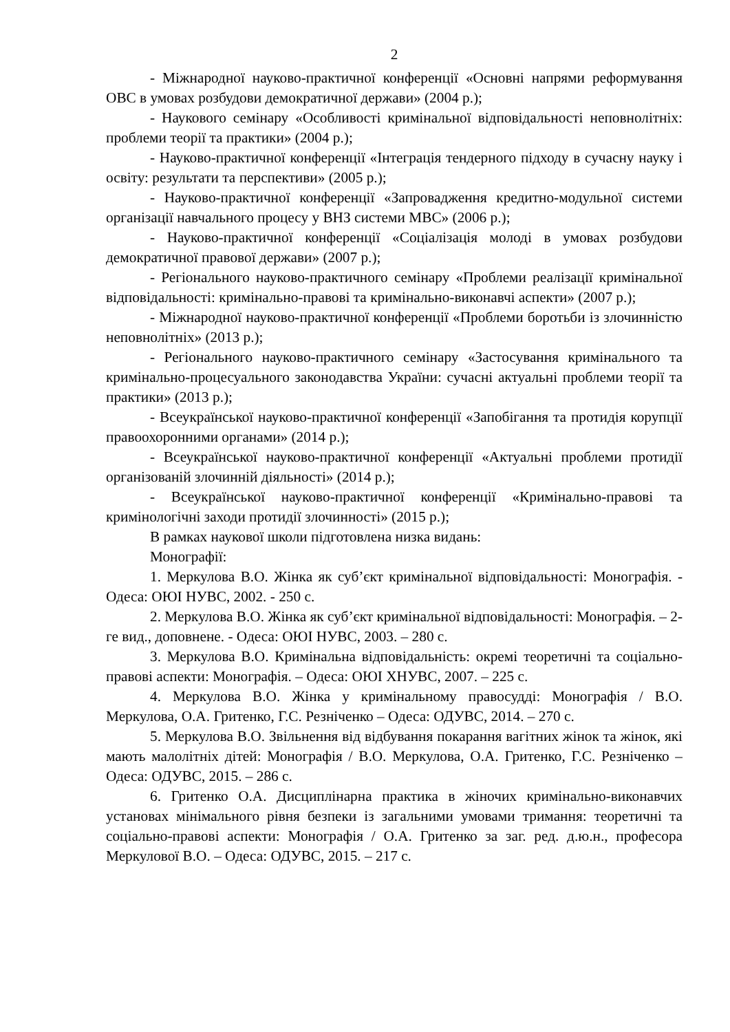2
- Міжнародної науково-практичної конференції «Основні напрями реформування ОВС в умовах розбудови демократичної держави» (2004 р.);
- Наукового семінару «Особливості кримінальної відповідальності неповнолітніх: проблеми теорії та практики» (2004 р.);
- Науково-практичної конференції «Інтеграція тендерного підходу в сучасну науку і освіту: результати та перспективи» (2005 р.);
- Науково-практичної конференції «Запровадження кредитно-модульної системи організації навчального процесу у ВНЗ системи МВС» (2006 р.);
- Науково-практичної конференції «Соціалізація молоді в умовах розбудови демократичної правової держави» (2007 р.);
- Регіонального науково-практичного семінару «Проблеми реалізації кримінальної відповідальності: кримінально-правові та кримінально-виконавчі аспекти» (2007 р.);
- Міжнародної науково-практичної конференції «Проблеми боротьби із злочинністю неповнолітніх» (2013 р.);
- Регіонального науково-практичного семінару «Застосування кримінального та кримінально-процесуального законодавства України: сучасні актуальні проблеми теорії та практики» (2013 р.);
- Всеукраїнської науково-практичної конференції «Запобігання та протидія корупції правоохоронними органами» (2014 р.);
- Всеукраїнської науково-практичної конференції «Актуальні проблеми протидії організованій злочинній діяльності» (2014 р.);
- Всеукраїнської науково-практичної конференції «Кримінально-правові та кримінологічні заходи протидії злочинності» (2015 р.);
В рамках наукової школи підготовлена низка видань:
Монографії:
1. Меркулова В.О. Жінка як суб’єкт кримінальної відповідальності: Монографія. - Одеса: ОЮІ НУВС, 2002. - 250 с.
2. Меркулова В.О. Жінка як суб’єкт кримінальної відповідальності: Монографія. – 2-ге вид., доповнене. - Одеса: ОЮІ НУВС, 2003. – 280 с.
3. Меркулова В.О. Кримінальна відповідальність: окремі теоретичні та соціально-правові аспекти: Монографія. – Одеса: ОЮІ ХНУВС, 2007. – 225 с.
4. Меркулова В.О. Жінка у кримінальному правосудді: Монографія / В.О. Меркулова, О.А. Гритенко, Г.С. Резніченко – Одеса: ОДУВС, 2014. – 270 с.
5. Меркулова В.О. Звільнення від відбування покарання вагітних жінок та жінок, які мають малолітніх дітей: Монографія / В.О. Меркулова, О.А. Гритенко, Г.С. Резніченко – Одеса: ОДУВС, 2015. – 286 с.
6. Гритенко О.А. Дисциплінарна практика в жіночих кримінально-виконавчих установах мінімального рівня безпеки із загальними умовами тримання: теоретичні та соціально-правові аспекти: Монографія / О.А. Гритенко за заг. ред. д.ю.н., професора Меркулової В.О. – Одеса: ОДУВС, 2015. – 217 с.